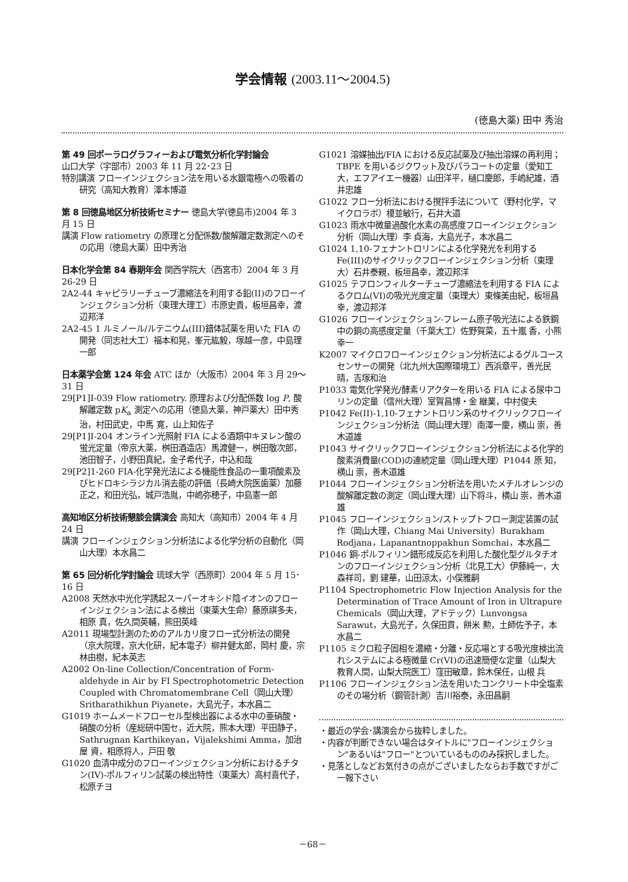学会情報 (2003.11～2004.5)
(徳島大薬) 田中 秀治
第 49 回ポーラログラフィーおよび電気分析化学討論会
山口大学（宇部市）2003 年 11 月 22･23 日
特別講演 フローインジェクション法を用いる水銀電極への吸着の研究（高知大教育）澤本博道
第 8 回徳島地区分析技術セミナー 徳島大学(徳島市)2004 年 3 月 15 日
講演 Flow ratiometry の原理と分配係数/酸解離定数測定へのその応用（徳島大薬）田中秀治
日本化学会第 84 春期年会 関西学院大（西宮市）2004 年 3 月 26-29 日
2A2-44 キャピラリーチューブ濃縮法を利用する鉛(II)のフローインジェクション分析（東理大理工）市原史貴，板垣昌幸，渡辺邦洋
2A2-45 1 ルミノール/ルテニウム(III)錯体試薬を用いた FIA の開発（同志社大工）福本和晃，峯元紘毅，塚越一彦，中島理一郎
日本薬学会第 124 年会 ATC ほか（大阪市）2004 年 3 月 29～31 日
29[P1]I-039 Flow ratiometry. 原理および分配係数 log P, 酸解離定数 pK<sub>a</sub> 測定への応用（徳島大薬，神戸薬大）田中秀治，村田武史，中馬 寛，山上知佐子
29[P1]I-204 オンライン光照射 FIA による酒類中キヌレン酸の蛍光定量（帝京大薬，桝田酒造店）馬渡健一，桝田敬次郎，池田智子，小野田真紀，金子希代子，中込和哉
29[P2]1-260 FIA-化学発光法による機能性食品の一重項酸素及びヒドロキシラジカル消去能の評価（長崎大院医歯薬）加藤正之，和田光弘，城戸浩胤，中嶋弥穂子，中島憲一郎
高知地区分析技術懇談会講演会 高知大（高知市）2004 年 4 月 24 日
講演 フローインジェクション分析法による化学分析の自動化（岡山大理）本水昌二
第 65 回分析化学討論会 琉球大学（西原町）2004 年 5 月 15･16 日
A2008 天然水中光化学誘起スーパーオキシド陰イオンのフローインジェクション法による検出（東薬大生命）藤原祺多夫，相原 真，佐久間英輔，熊田英峰
A2011 現場型計測のためのアルカリ度フロー式分析法の開発（京大院理，京大化研，紀本電子）柳井健太郎，岡村 慶，宗林由樹，紀本英志
A2002 On-line Collection/Concentration of Form-aldehyde in Air by FI Spectrophotometric Detection Coupled with Chromatomembrane Cell（岡山大理）Sritharathikhun Piyanete，大島光子，本水昌二
G1019 ホームメードフローセル型検出器による水中の亜硝酸・硝酸の分析（産総研中国セ，近大院，熊本大理）平田静子，Sathrugnan Karthikeyan，Vijalekshimi Amma，加治屋 資，相原将人，戸田 敬
G1020 血清中成分のフローインジェクション分析におけるチタン(IV)-ポルフィリン試薬の検出特性（東薬大）高村喜代子，松原チヨ
G1021 溶媒抽出/FIA における反応試薬及び抽出溶媒の再利用；TBPE を用いるジクワット及びパラコートの定量（愛知工大，エフアイエー機器）山田洋平，樋口慶郎，手嶋紀雄，酒井忠雄
G1022 フロー分析法における撹拌手法について（野村化学，マイクロラボ）榎並敏行，石井大道
G1023 雨水中微量過酸化水素の高感度フローインジェクション分析（岡山大理）李 貞海，大島光子，本水昌二
G1024 1,10-フェナントロリンによる化学発光を利用する Fe(III)のサイクリックフローインジェクション分析（東理大）石井泰親，板垣昌幸，渡辺邦洋
G1025 テフロンフィルターチューブ濃縮法を利用する FIA によるクロム(VI)の吸光光度定量（東理大）東條美由紀，板垣昌幸，渡辺邦洋
G1026 フローインジェクション-フレーム原子吸光法による鉄鋼中の銅の高感度定量（千葉大工）佐野賀菜，五十嵐 香，小熊幸一
K2007 マイクロフローインジェクション分析法によるグルコースセンサーの開発（北九州大国際環境工）西浜章平，善光民晴，吉塚和治
P1033 電気化学発光/酵素リアクターを用いる FIA による尿中コリンの定量（信州大理）室賀昌博・金 継業，中村俊夫
P1042 Fe(II)-1,10-フェナントロリン系のサイクリックフローインジェクション分析法（岡山理大理）南澤一慶，横山 崇，善木道雄
P1043 サイクリックフローインジェクション分析法による化学的酸素消費量(COD)の連続定量（岡山理大理）P1044 原 知，横山 崇，善木道雄
P1044 フローインジェクション分析法を用いたメチルオレンジの酸解離定数の測定（岡山理大理）山下将斗，横山 崇，善木道雄
P1045 フローインジェクション/ストップトフロー測定装置の試作（岡山大理，Chiang Mai University）Burakham Rodjana，Lapanantnoppakhun Somchai，本水昌二
P1046 銅-ポルフィリン錯形成反応を利用した酸化型グルタチオンのフローインジェクション分析（北見工大）伊藤純一，大森祥司，劉 建華，山田涼太，小俣雅嗣
P1104 Spectrophometric Flow Injection Analysis for the Determination of Trace Amount of Iron in Ultrapure Chemicals（岡山大理，アドテック）Lunvongsa Sarawut，大島光子，久保田貢，餅米 勲，土師佐予子，本水昌二
P1105 ミクロ粒子固相を濃縮・分離・反応場とする吸光度検出流れシステムによる極微量 Cr(VI)の迅速簡便な定量（山梨大教育人間，山梨大院医工）窪田敏章，鈴木保任，山根 兵
P1106 フローインジェクション法を用いたコンクリート中全塩素のその場分析（鋼管計測）吉川裕泰，永田昌嗣
・最近の学会･講演会から抜粋しました。
・内容が判断できない場合はタイトルに"フローインジェクション"あるいは"フロー"とついているもののみ採択しました。
・見落としなどお気付きの点がございましたならお手数ですがご一報下さい
－68－